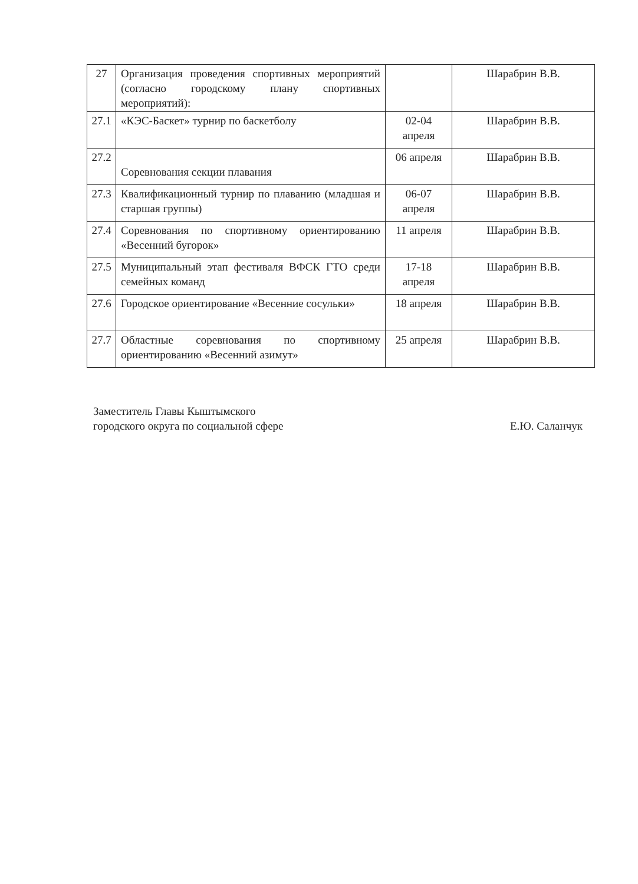| 27 | Организация проведения спортивных мероприятий (согласно городскому плану спортивных мероприятий): | | Шарабрин В.В. |
| 27.1 | «КЭС-Баскет» турнир по баскетболу | 02-04 апреля | Шарабрин В.В. |
| 27.2 | Соревнования секции плавания | 06 апреля | Шарабрин В.В. |
| 27.3 | Квалификационный турнир по плаванию (младшая и старшая группы) | 06-07 апреля | Шарабрин В.В. |
| 27.4 | Соревнования по спортивному ориентированию «Весенний бугорок» | 11 апреля | Шарабрин В.В. |
| 27.5 | Муниципальный этап фестиваля ВФСК ГТО среди семейных команд | 17-18 апреля | Шарабрин В.В. |
| 27.6 | Городское ориентирование «Весенние сосульки» | 18 апреля | Шарабрин В.В. |
| 27.7 | Областные соревнования по спортивному ориентированию «Весенний азимут» | 25 апреля | Шарабрин В.В. |
Заместитель Главы Кыштымского
городского округа по социальной сфере
Е.Ю. Саланчук